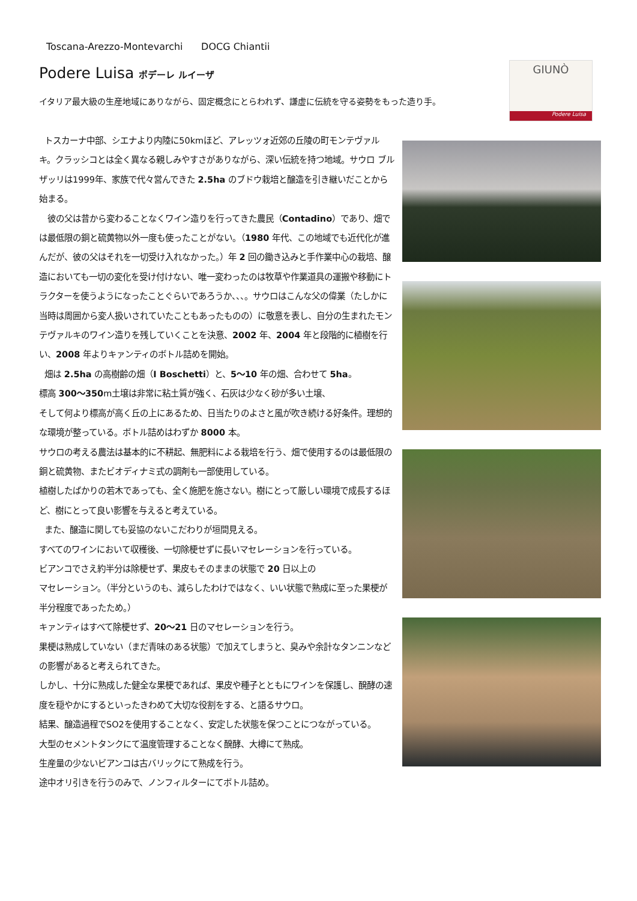Toscana-Arezzo-Montevarchi DOCG Chiantii
Podere Luisa ポデーレ ルイーザ
イタリア最大級の生産地域にありながら、固定概念にとらわれず、謙虚に伝統を守る姿勢をもった造り手。
GIUNÒ
Podere Luisa
トスカーナ中部、シエナより内陸に50kmほど、アレッツォ近郊の丘陵の町モンテヴァルキ。クラッシコとは全く異なる親しみやすさがありながら、深い伝統を持つ地域。サウロ ブルザッリは1999年、家族で代々営んできた 2.5ha のブドウ栽培と醸造を引き継いだことから始まる。
彼の父は昔から変わることなくワイン造りを行ってきた農民（Contadino）であり、畑では最低限の銅と硫黄物以外一度も使ったことがない。（1980 年代、この地域でも近代化が進んだが、彼の父はそれを一切受け入れなかった。）年 2 回の鋤き込みと手作業中心の栽培、醸造においても一切の変化を受け付けない、唯一変わったのは牧草や作業道具の運搬や移動にトラクターを使うようになったことぐらいであろうか、、、。サウロはこんな父の偉業（たしかに当時は周囲から変人扱いされていたこともあったものの）に敬意を表し、自分の生まれたモンテヴァルキのワイン造りを残していくことを決意、2002 年、2004 年と段階的に植樹を行い、2008 年よりキァンティのボトル詰めを開始。
畑は 2.5ha の高樹齢の畑（I Boschetti）と、5～10 年の畑、合わせて 5ha。
標高 300～350m土壌は非常に粘土質が強く、石灰は少なく砂が多い土壌、
そして何より標高が高く丘の上にあるため、日当たりのよさと風が吹き続ける好条件。理想的な環境が整っている。ボトル詰めはわずか 8000 本。
サウロの考える農法は基本的に不耕起、無肥料による栽培を行う、畑で使用するのは最低限の銅と硫黄物、またビオディナミ式の調剤も一部使用している。
植樹したばかりの若木であっても、全く施肥を施さない。樹にとって厳しい環境で成長するほど、樹にとって良い影響を与えると考えている。
また、醸造に関しても妥協のないこだわりが垣間見える。
すべてのワインにおいて収穫後、一切除梗せずに長いマセレーションを行っている。
ビアンコでさえ約半分は除梗せず、果皮もそのままの状態で 20 日以上の
マセレーション。（半分というのも、減らしたわけではなく、いい状態で熟成に至った果梗が半分程度であったため。）
キァンティはすべて除梗せず、20～21 日のマセレーションを行う。
果梗は熟成していない（まだ青味のある状態）で加えてしまうと、臭みや余計なタンニンなどの影響があると考えられてきた。
しかし、十分に熟成した健全な果梗であれば、果皮や種子とともにワインを保護し、醗酵の速度を穏やかにするといったきわめて大切な役割をする、と語るサウロ。
結果、醸造過程でSO2を使用することなく、安定した状態を保つことにつながっている。
大型のセメントタンクにて温度管理することなく醗酵、大樽にて熟成。
生産量の少ないビアンコは古バリックにて熟成を行う。
途中オリ引きを行うのみで、ノンフィルターにてボトル詰め。